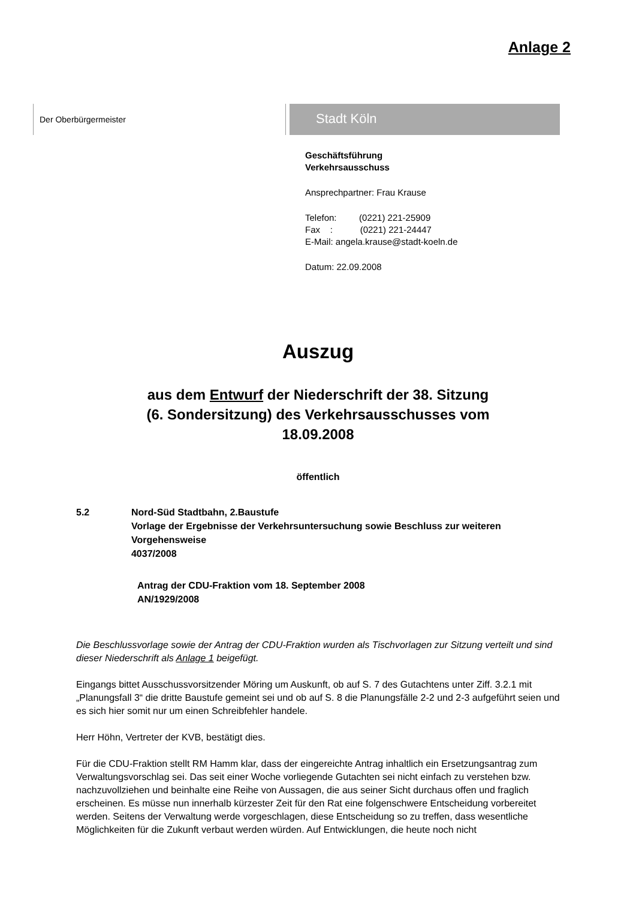Anlage 2
Der Oberbürgermeister
Stadt Köln
Geschäftsführung
Verkehrsausschuss
Ansprechpartner: Frau Krause
Telefon: (0221) 221-25909
Fax : (0221) 221-24447
E-Mail: angela.krause@stadt-koeln.de
Datum: 22.09.2008
Auszug
aus dem Entwurf der Niederschrift der 38. Sitzung
(6. Sondersitzung) des Verkehrsausschusses vom
18.09.2008
öffentlich
5.2 Nord-Süd Stadtbahn, 2.Baustufe
Vorlage der Ergebnisse der Verkehrsuntersuchung sowie Beschluss zur weiteren Vorgehensweise
4037/2008
Antrag der CDU-Fraktion vom 18. September 2008
AN/1929/2008
Die Beschlussvorlage sowie der Antrag der CDU-Fraktion wurden als Tischvorlagen zur Sitzung verteilt und sind dieser Niederschrift als Anlage 1 beigefügt.
Eingangs bittet Ausschussvorsitzender Möring um Auskunft, ob auf S. 7 des Gutachtens unter Ziff. 3.2.1 mit „Planungsfall 3“ die dritte Baustufe gemeint sei und ob auf S. 8 die Planungsfälle 2-2 und 2-3 aufgeführt seien und es sich hier somit nur um einen Schreibfehler handele.
Herr Höhn, Vertreter der KVB, bestätigt dies.
Für die CDU-Fraktion stellt RM Hamm klar, dass der eingereichte Antrag inhaltlich ein Ersetzungsantrag zum Verwaltungsvorschlag sei. Das seit einer Woche vorliegende Gutachten sei nicht einfach zu verstehen bzw. nachzuvollziehen und beinhalte eine Reihe von Aussagen, die aus seiner Sicht durchaus offen und fraglich erscheinen. Es müsse nun innerhalb kürzester Zeit für den Rat eine folgenschwere Entscheidung vorbereitet werden. Seitens der Verwaltung werde vorgeschlagen, diese Entscheidung so zu treffen, dass wesentliche Möglichkeiten für die Zukunft verbaut werden würden. Auf Entwicklungen, die heute noch nicht